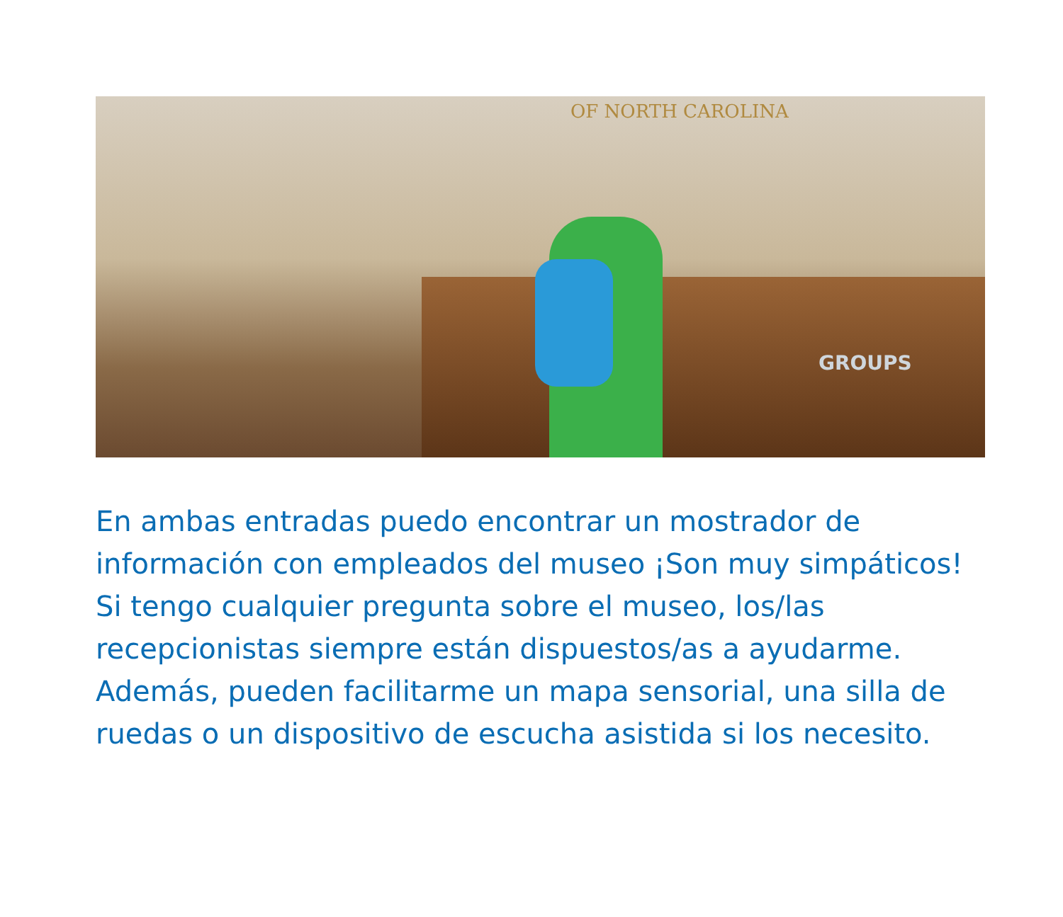OF NORTH CAROLINA
GROUPS
En ambas entradas puedo encontrar un mostrador de información con empleados del museo ¡Son muy simpáticos! Si tengo cualquier pregunta sobre el museo, los/las recepcionistas siempre están dispuestos/as a ayudarme. Además, pueden facilitarme un mapa sensorial, una silla de ruedas o un dispositivo de escucha asistida si los necesito.